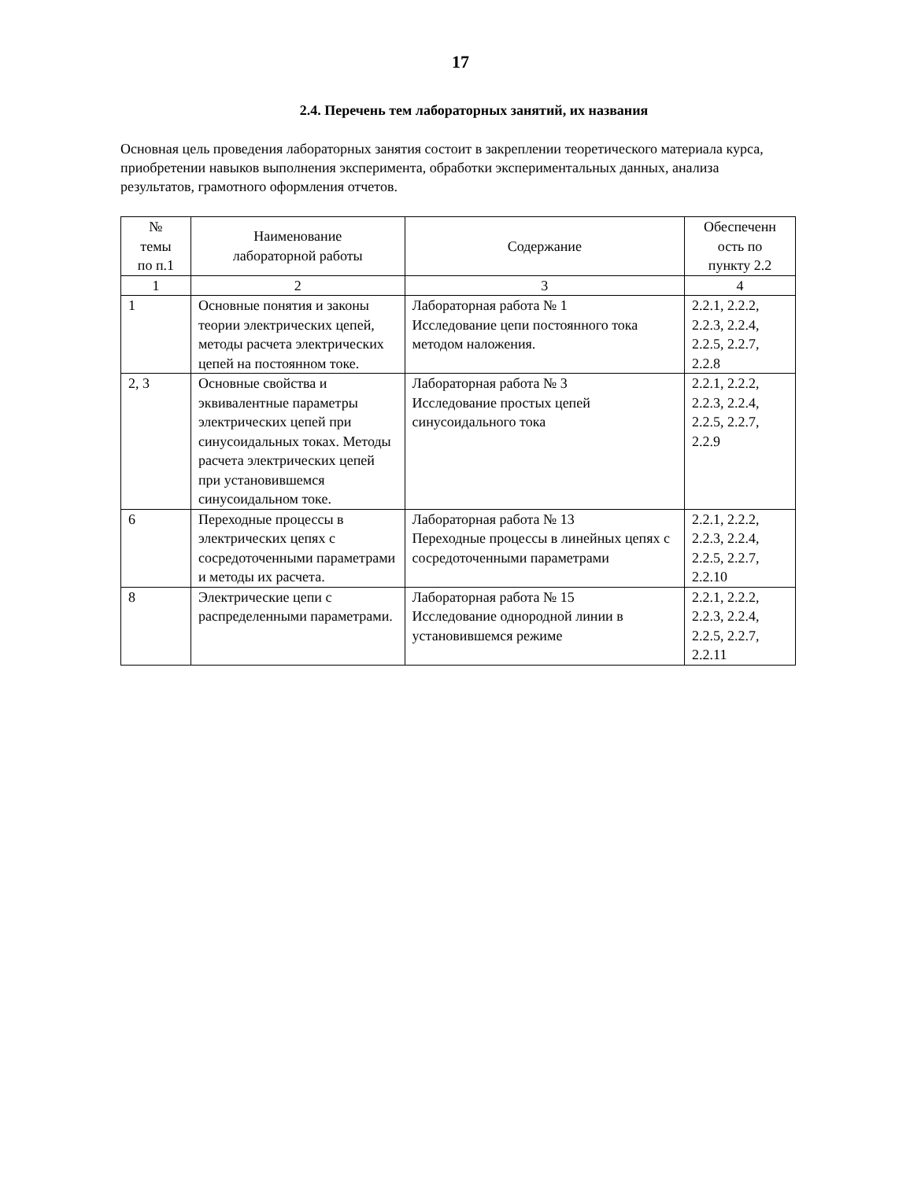17
2.4. Перечень тем лабораторных занятий, их названия
Основная цель проведения лабораторных занятия состоит в закреплении теоретического материала курса, приобретении навыков выполнения эксперимента, обработки экспериментальных данных, анализа результатов, грамотного оформления отчетов.
| № темы по п.1 | Наименование лабораторной работы | Содержание | Обеспеченн ость по пункту 2.2 |
| --- | --- | --- | --- |
| 1 | 2 | 3 | 4 |
| 1 | Основные понятия и законы теории электрических цепей, методы расчета электрических цепей на постоянном токе. | Лабораторная работа № 1 Исследование цепи постоянного тока методом наложения. | 2.2.1, 2.2.2, 2.2.3, 2.2.4, 2.2.5, 2.2.7, 2.2.8 |
| 2, 3 | Основные свойства и эквивалентные параметры электрических цепей при синусоидальных токах. Методы расчета электрических цепей при установившемся синусоидальном токе. | Лабораторная работа № 3 Исследование простых цепей синусоидального тока | 2.2.1, 2.2.2, 2.2.3, 2.2.4, 2.2.5, 2.2.7, 2.2.9 |
| 6 | Переходные процессы в электрических цепях с сосредоточенными параметрами и методы их расчета. | Лабораторная работа № 13 Переходные процессы в линейных цепях с сосредоточенными параметрами | 2.2.1, 2.2.2, 2.2.3, 2.2.4, 2.2.5, 2.2.7, 2.2.10 |
| 8 | Электрические цепи с распределенными параметрами. | Лабораторная работа № 15 Исследование однородной линии в установившемся режиме | 2.2.1, 2.2.2, 2.2.3, 2.2.4, 2.2.5, 2.2.7, 2.2.11 |